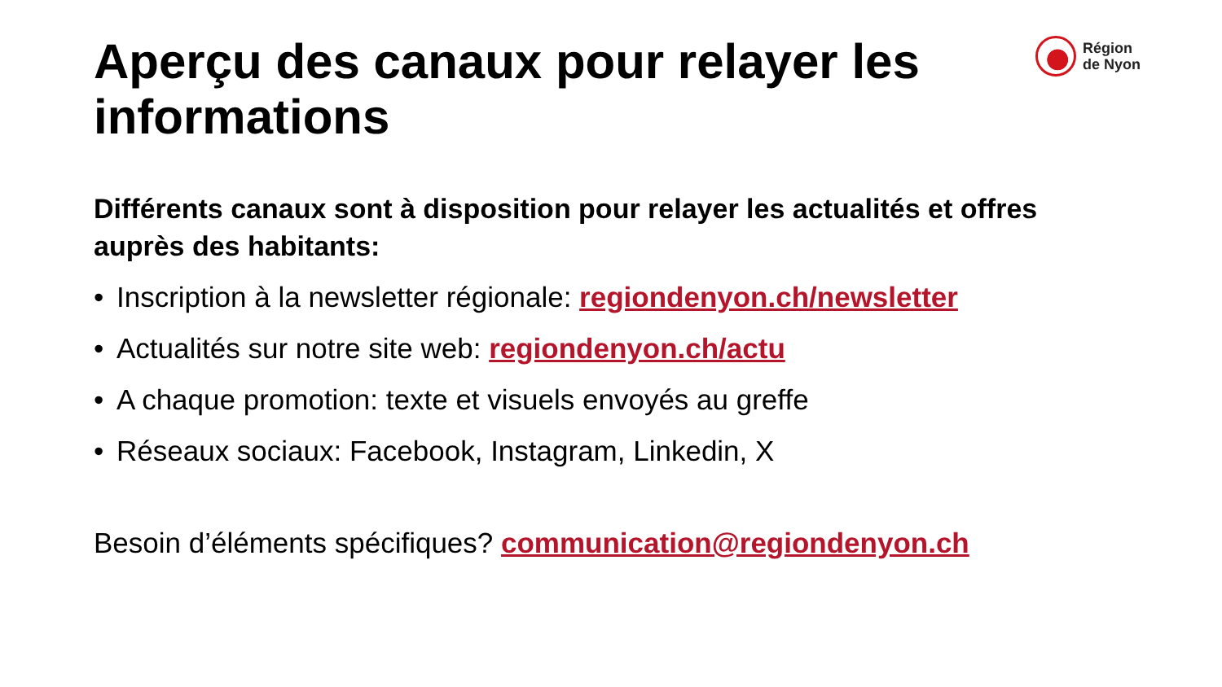Région
de Nyon
Aperçu des canaux pour relayer les informations
Différents canaux sont à disposition pour relayer les actualités et offres auprès des habitants:
• Inscription à la newsletter régionale: regiondenyon.ch/newsletter
• Actualités sur notre site web: regiondenyon.ch/actu
• A chaque promotion: texte et visuels envoyés au greffe
• Réseaux sociaux: Facebook, Instagram, Linkedin, X
Besoin d’éléments spécifiques? communication@regiondenyon.ch